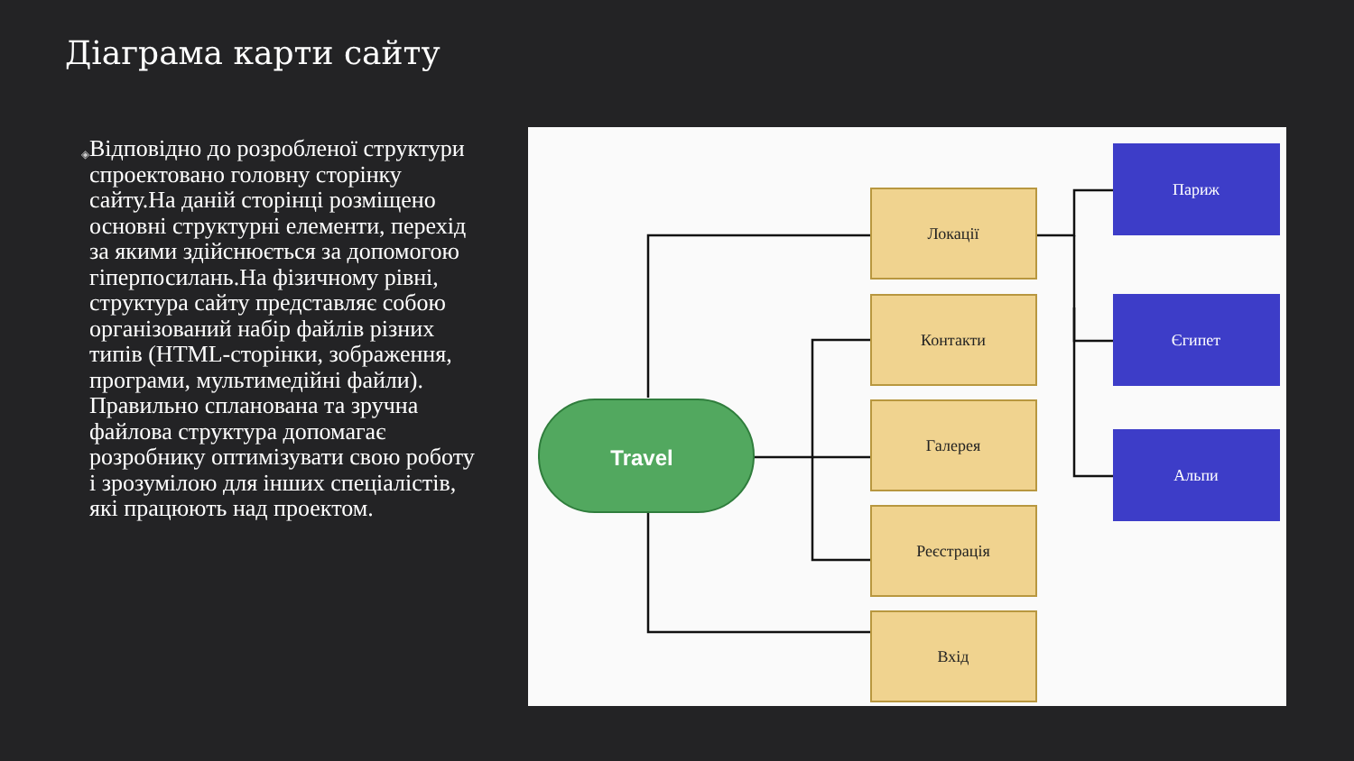Діаграма карти сайту
◈
Відповідно до розробленої структури спроектовано головну сторінку сайту.На даній сторінці розміщено основні структурні елементи, перехід за якими здійснюється за допомогою гіперпосилань.На фізичному рівні, структура сайту представляє собою організований набір файлів різних типів (HTML-сторінки, зображення, програми, мультимедійні файли). Правильно спланована та зручна файлова структура допомагає розробнику оптимізувати свою роботу і зрозумілою для інших спеціалістів, які працюють над проектом.
Travel
Локації
Контакти
Галерея
Реєстрація
Вхід
Париж
Єгипет
Альпи